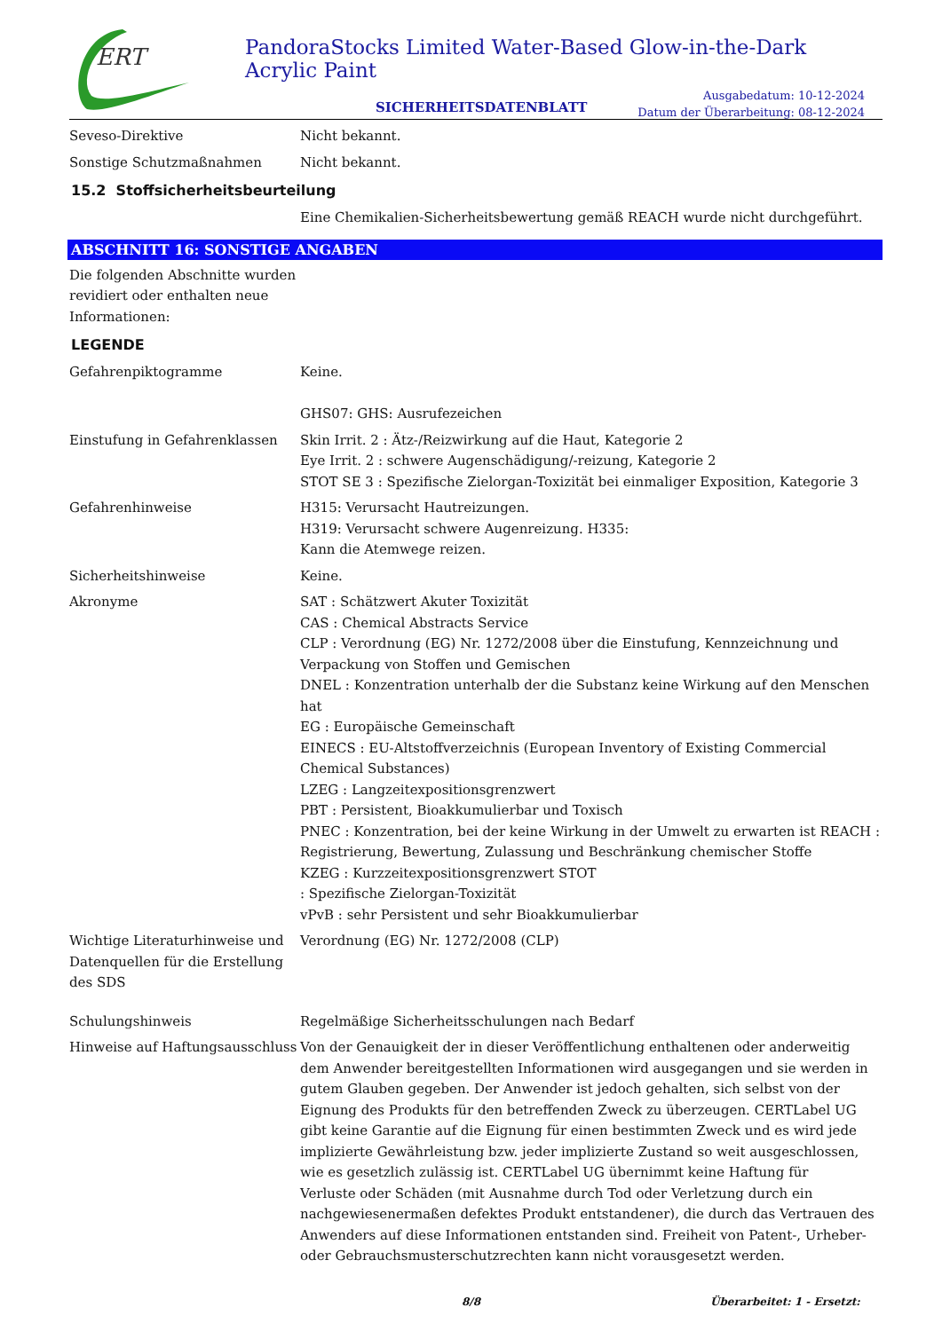ERT
PandoraStocks Limited Water-Based Glow-in-the-Dark Acrylic Paint
SICHERHEITSDATENBLATT
Ausgabedatum: 10-12-2024
Datum der Überarbeitung: 08-12-2024
Seveso-Direktive Nicht bekannt.
Sonstige Schutzmaßnahmen Nicht bekannt.
15.2 Stoffsicherheitsbeurteilung
Eine Chemikalien-Sicherheitsbewertung gemäß REACH wurde nicht durchgeführt.
ABSCHNITT 16: SONSTIGE ANGABEN
Die folgenden Abschnitte wurden revidiert oder enthalten neue Informationen:
LEGENDE
Gefahrenpiktogramme Keine.
GHS07: GHS: Ausrufezeichen
Einstufung in Gefahrenklassen
Skin Irrit. 2 : Ätz-/Reizwirkung auf die Haut, Kategorie 2
Eye Irrit. 2 : schwere Augenschädigung/-reizung, Kategorie 2
STOT SE 3 : Spezifische Zielorgan-Toxizität bei einmaliger Exposition, Kategorie 3
Gefahrenhinweise H315: Verursacht Hautreizungen.
H319: Verursacht schwere Augenreizung. H335:
Kann die Atemwege reizen.
Sicherheitshinweise Keine.
Akronyme SAT : Schätzwert Akuter Toxizität
CAS : Chemical Abstracts Service
CLP : Verordnung (EG) Nr. 1272/2008 über die Einstufung, Kennzeichnung und Verpackung von Stoffen und Gemischen
DNEL : Konzentration unterhalb der die Substanz keine Wirkung auf den Menschen hat
EG : Europäische Gemeinschaft
EINECS : EU-Altstoffverzeichnis (European Inventory of Existing Commercial Chemical Substances)
LZEG : Langzeitexpositionsgrenzwert
PBT : Persistent, Bioakkumulierbar und Toxisch
PNEC : Konzentration, bei der keine Wirkung in der Umwelt zu erwarten ist REACH : Registrierung, Bewertung, Zulassung und Beschränkung chemischer Stoffe
KZEG : Kurzzeitexpositionsgrenzwert STOT
: Spezifische Zielorgan-Toxizität
vPvB : sehr Persistent und sehr Bioakkumulierbar
Wichtige Literaturhinweise und Datenquellen für die Erstellung des SDS
Verordnung (EG) Nr. 1272/2008 (CLP)
Schulungshinweis Regelmäßige Sicherheitsschulungen nach Bedarf
Hinweise auf Haftungsausschluss
Von der Genauigkeit der in dieser Veröffentlichung enthaltenen oder anderweitig dem Anwender bereitgestellten Informationen wird ausgegangen und sie werden in gutem Glauben gegeben. Der Anwender ist jedoch gehalten, sich selbst von der Eignung des Produkts für den betreffenden Zweck zu überzeugen. CERTLabel UG gibt keine Garantie auf die Eignung für einen bestimmten Zweck und es wird jede implizierte Gewährleistung bzw. jeder implizierte Zustand so weit ausgeschlossen, wie es gesetzlich zulässig ist. CERTLabel UG übernimmt keine Haftung für
Verluste oder Schäden (mit Ausnahme durch Tod oder Verletzung durch ein nachgewiesenermaßen defektes Produkt entstandener), die durch das Vertrauen des Anwenders auf diese Informationen entstanden sind. Freiheit von Patent-, Urheber- oder Gebrauchsmusterschutzrechten kann nicht vorausgesetzt werden.
8/8 Überarbeitet: 1 - Ersetzt: